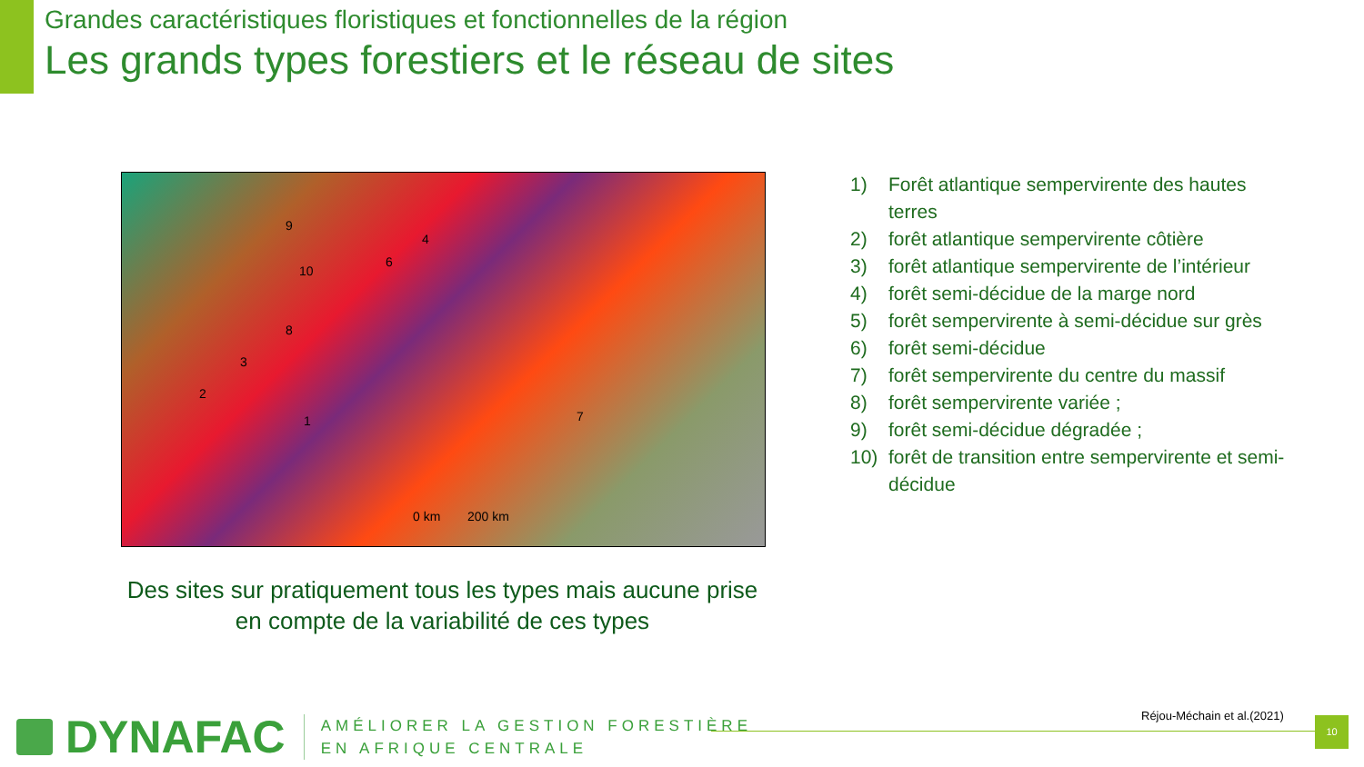Grandes caractéristiques floristiques et fonctionnelles de la région
Les grands types forestiers et le réseau de sites
9
4
6
10
8
3
2
1 7
0 km 200 km
1) Forêt atlantique sempervirente des hautes terres
2) forêt atlantique sempervirente côtière
3) forêt atlantique sempervirente de l’intérieur
4) forêt semi-décidue de la marge nord
5) forêt sempervirente à semi-décidue sur grès
6) forêt semi-décidue
7) forêt sempervirente du centre du massif
8) forêt sempervirente variée ;
9) forêt semi-décidue dégradée ;
10) forêt de transition entre sempervirente et semi-décidue
Des sites sur pratiquement tous les types mais aucune prise en compte de la variabilité de ces types
DYNAFAC
AMÉLIORER LA GESTION FORESTIÈRE
EN AFRIQUE CENTRALE
Réjou-Méchain et al.(2021) 10